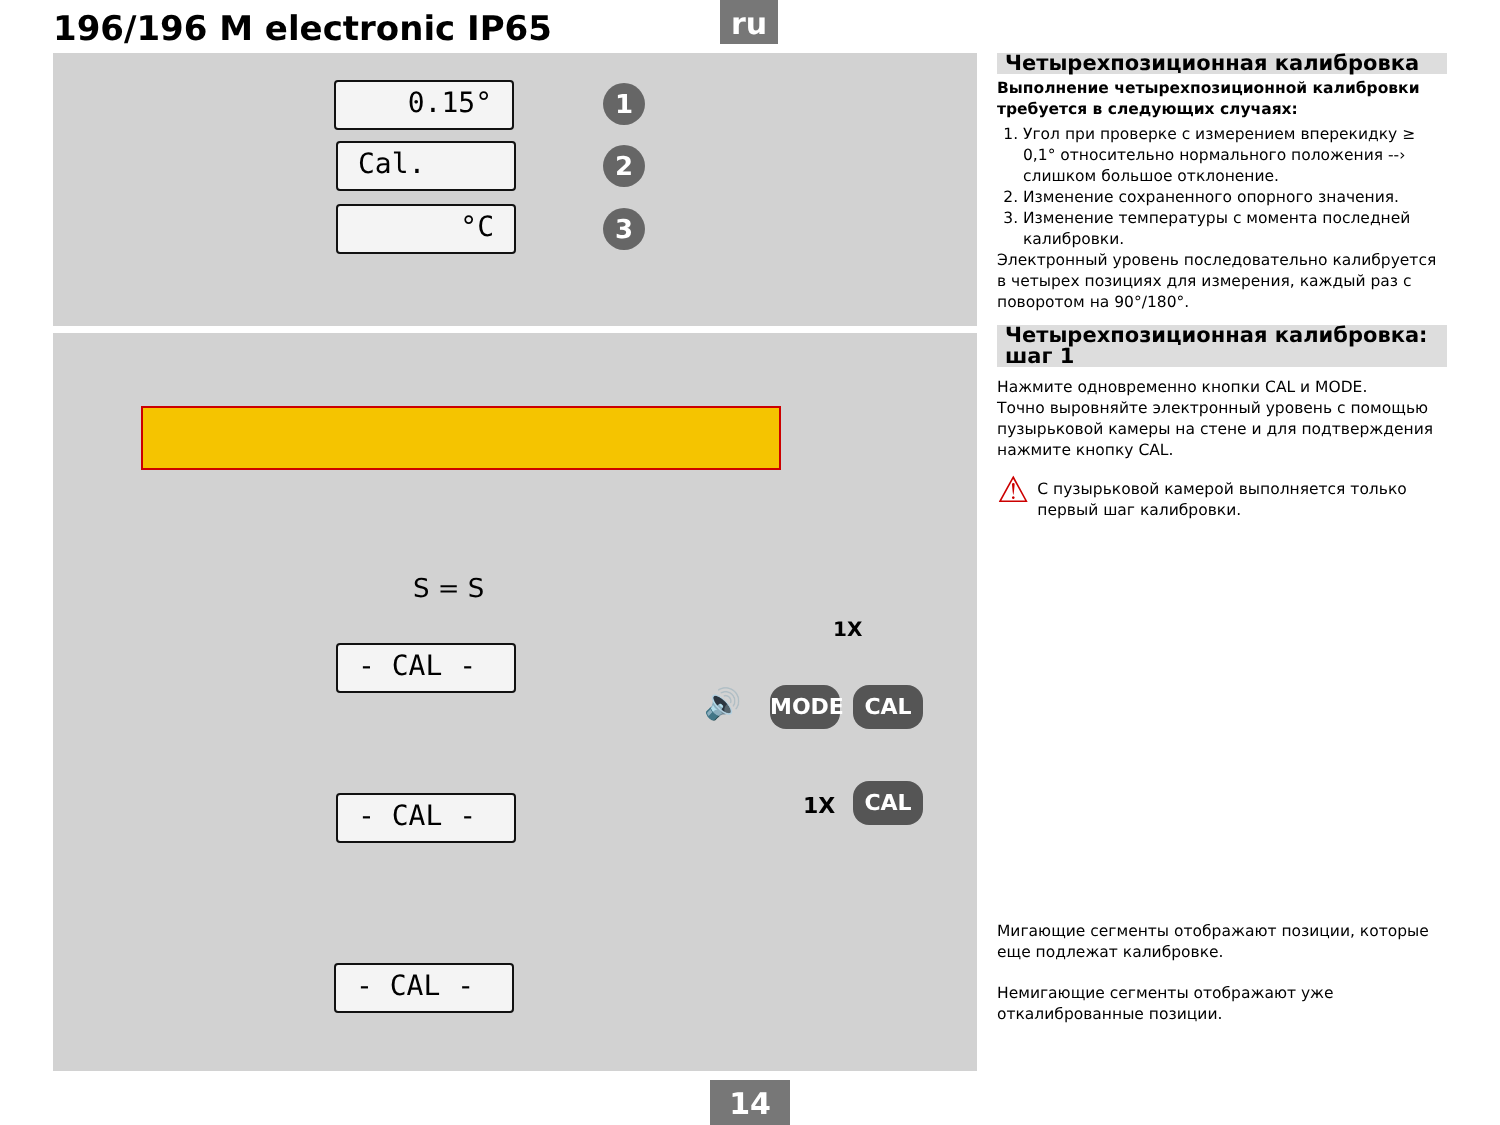196/196 M electronic IP65 ru
0.15°
Cal.
°C
1
2
3
S = S
- CAL -
- CAL -
- CAL -
1X
🔊 MODE CAL
1X CAL
Четырехпозиционная калибровка
Выполнение четырехпозиционной калибровки требуется в следующих случаях:
1. Угол при проверке с измерением вперекидку ≥ 0,1° относительно нормального положения --› слишком большое отклонение.
2. Изменение сохраненного опорного значения.
3. Изменение температуры с момента последней калибровки.
Электронный уровень последовательно калибруется в четырех позициях для измерения, каждый раз с поворотом на 90°/180°.
Четырехпозиционная калибровка: шаг 1
Нажмите одновременно кнопки CAL и MODE.
Точно выровняйте электронный уровень с помощью пузырьковой камеры на стене и для подтверждения нажмите кнопку CAL.
⚠ С пузырьковой камерой выполняется только первый шаг калибровки.
Мигающие сегменты отображают позиции, которые еще подлежат калибровке.
Немигающие сегменты отображают уже откалиброванные позиции.
14